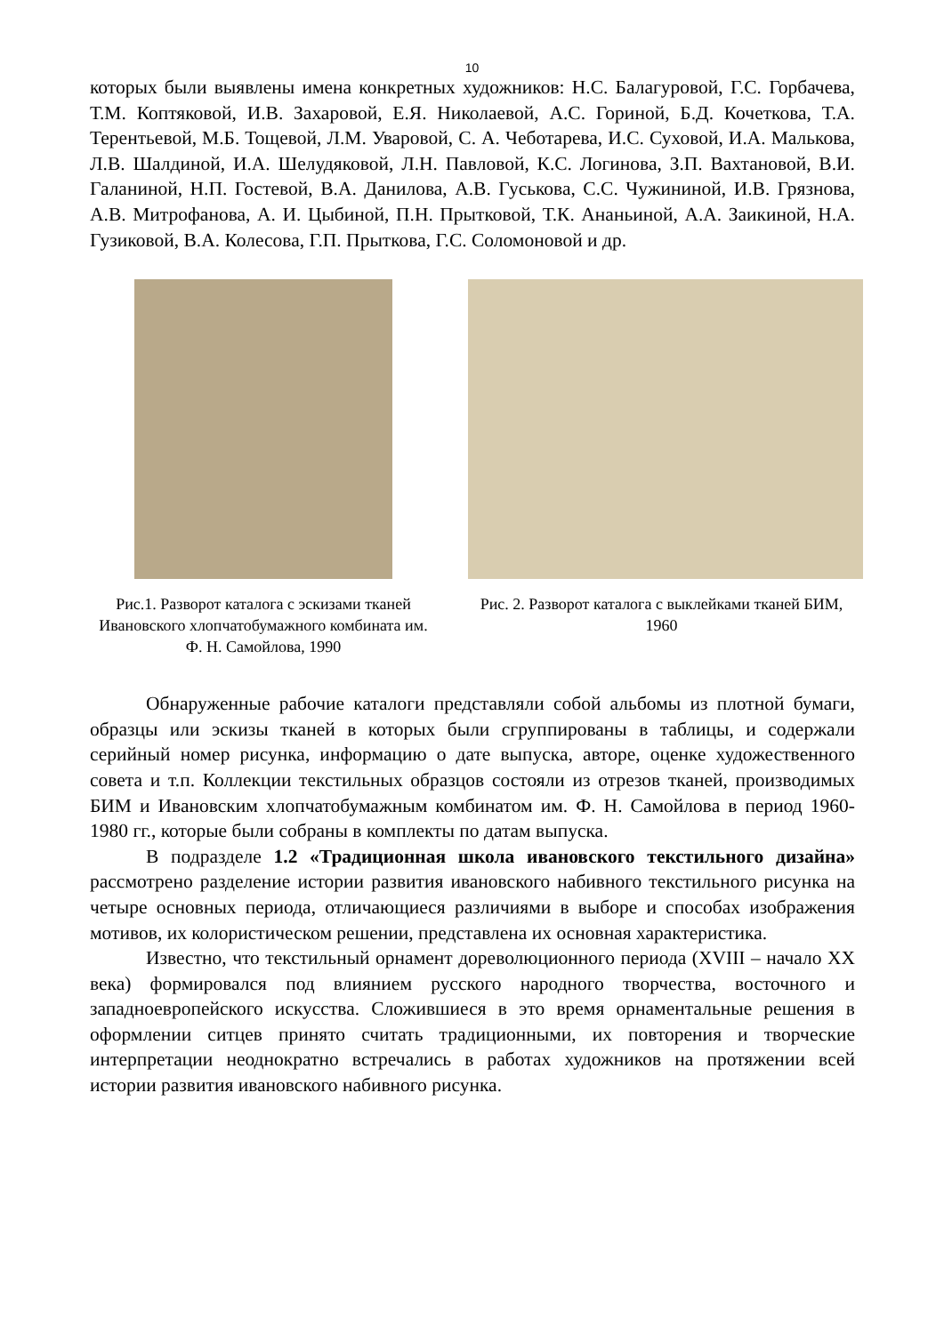10
которых были выявлены имена конкретных художников: Н.С. Балагуровой, Г.С. Горбачева, Т.М. Коптяковой, И.В. Захаровой, Е.Я. Николаевой, А.С. Гориной, Б.Д. Кочеткова, Т.А. Терентьевой, М.Б. Тощевой, Л.М. Уваровой, С. А. Чеботарева, И.С. Суховой, И.А. Малькова, Л.В. Шалдиной, И.А. Шелудяковой, Л.Н. Павловой, К.С. Логинова, З.П. Вахтановой, В.И. Галаниной, Н.П. Гостевой, В.А. Данилова, А.В. Гуськова, С.С. Чужининой, И.В. Грязнова, А.В. Митрофанова, А. И. Цыбиной, П.Н. Прытковой, Т.К. Ананьиной, А.А. Заикиной, Н.А. Гузиковой, В.А. Колесова, Г.П. Прыткова, Г.С. Соломоновой и др.
Рис.1. Разворот каталога с эскизами тканей Ивановского хлопчатобумажного комбината им. Ф. Н. Самойлова, 1990
Рис. 2. Разворот каталога с выклейками тканей БИМ, 1960
Обнаруженные рабочие каталоги представляли собой альбомы из плотной бумаги, образцы или эскизы тканей в которых были сгруппированы в таблицы, и содержали серийный номер рисунка, информацию о дате выпуска, авторе, оценке художественного совета и т.п. Коллекции текстильных образцов состояли из отрезов тканей, производимых БИМ и Ивановским хлопчатобумажным комбинатом им. Ф. Н. Самойлова в период 1960-1980 гг., которые были собраны в комплекты по датам выпуска.
В подразделе 1.2 «Традиционная школа ивановского текстильного дизайна» рассмотрено разделение истории развития ивановского набивного текстильного рисунка на четыре основных периода, отличающиеся различиями в выборе и способах изображения мотивов, их колористическом решении, представлена их основная характеристика.
Известно, что текстильный орнамент дореволюционного периода (XVIII – начало XX века) формировался под влиянием русского народного творчества, восточного и западноевропейского искусства. Сложившиеся в это время орнаментальные решения в оформлении ситцев принято считать традиционными, их повторения и творческие интерпретации неоднократно встречались в работах художников на протяжении всей истории развития ивановского набивного рисунка.